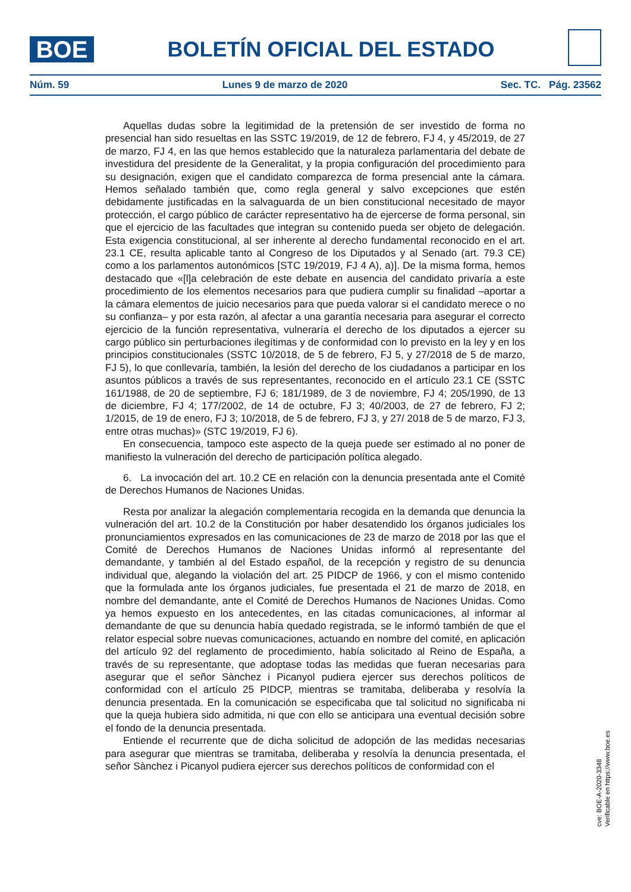BOE
BOLETÍN OFICIAL DEL ESTADO
Núm. 59 Lunes 9 de marzo de 2020 Sec. TC. Pág. 23562
Aquellas dudas sobre la legitimidad de la pretensión de ser investido de forma no presencial han sido resueltas en las SSTC 19/2019, de 12 de febrero, FJ 4, y 45/2019, de 27 de marzo, FJ 4, en las que hemos establecido que la naturaleza parlamentaria del debate de investidura del presidente de la Generalitat, y la propia configuración del procedimiento para su designación, exigen que el candidato comparezca de forma presencial ante la cámara. Hemos señalado también que, como regla general y salvo excepciones que estén debidamente justificadas en la salvaguarda de un bien constitucional necesitado de mayor protección, el cargo público de carácter representativo ha de ejercerse de forma personal, sin que el ejercicio de las facultades que integran su contenido pueda ser objeto de delegación. Esta exigencia constitucional, al ser inherente al derecho fundamental reconocido en el art. 23.1 CE, resulta aplicable tanto al Congreso de los Diputados y al Senado (art. 79.3 CE) como a los parlamentos autonómicos [STC 19/2019, FJ 4 A), a)]. De la misma forma, hemos destacado que «[l]a celebración de este debate en ausencia del candidato privaría a este procedimiento de los elementos necesarios para que pudiera cumplir su finalidad –aportar a la cámara elementos de juicio necesarios para que pueda valorar si el candidato merece o no su confianza– y por esta razón, al afectar a una garantía necesaria para asegurar el correcto ejercicio de la función representativa, vulneraría el derecho de los diputados a ejercer su cargo público sin perturbaciones ilegítimas y de conformidad con lo previsto en la ley y en los principios constitucionales (SSTC 10/2018, de 5 de febrero, FJ 5, y 27/2018 de 5 de marzo, FJ 5), lo que conllevaría, también, la lesión del derecho de los ciudadanos a participar en los asuntos públicos a través de sus representantes, reconocido en el artículo 23.1 CE (SSTC 161/1988, de 20 de septiembre, FJ 6; 181/1989, de 3 de noviembre, FJ 4; 205/1990, de 13 de diciembre, FJ 4; 177/2002, de 14 de octubre, FJ 3; 40/2003, de 27 de febrero, FJ 2; 1/2015, de 19 de enero, FJ 3; 10/2018, de 5 de febrero, FJ 3, y 27/ 2018 de 5 de marzo, FJ 3, entre otras muchas)» (STC 19/2019, FJ 6).
En consecuencia, tampoco este aspecto de la queja puede ser estimado al no poner de manifiesto la vulneración del derecho de participación política alegado.
6. La invocación del art. 10.2 CE en relación con la denuncia presentada ante el Comité de Derechos Humanos de Naciones Unidas.
Resta por analizar la alegación complementaria recogida en la demanda que denuncia la vulneración del art. 10.2 de la Constitución por haber desatendido los órganos judiciales los pronunciamientos expresados en las comunicaciones de 23 de marzo de 2018 por las que el Comité de Derechos Humanos de Naciones Unidas informó al representante del demandante, y también al del Estado español, de la recepción y registro de su denuncia individual que, alegando la violación del art. 25 PIDCP de 1966, y con el mismo contenido que la formulada ante los órganos judiciales, fue presentada el 21 de marzo de 2018, en nombre del demandante, ante el Comité de Derechos Humanos de Naciones Unidas. Como ya hemos expuesto en los antecedentes, en las citadas comunicaciones, al informar al demandante de que su denuncia había quedado registrada, se le informó también de que el relator especial sobre nuevas comunicaciones, actuando en nombre del comité, en aplicación del artículo 92 del reglamento de procedimiento, había solicitado al Reino de España, a través de su representante, que adoptase todas las medidas que fueran necesarias para asegurar que el señor Sànchez i Picanyol pudiera ejercer sus derechos políticos de conformidad con el artículo 25 PIDCP, mientras se tramitaba, deliberaba y resolvía la denuncia presentada. En la comunicación se especificaba que tal solicitud no significaba ni que la queja hubiera sido admitida, ni que con ello se anticipara una eventual decisión sobre el fondo de la denuncia presentada.
Entiende el recurrente que de dicha solicitud de adopción de las medidas necesarias para asegurar que mientras se tramitaba, deliberaba y resolvía la denuncia presentada, el señor Sànchez i Picanyol pudiera ejercer sus derechos políticos de conformidad con el
cve: BOE-A-2020-3348
Verificable en https://www.boe.es